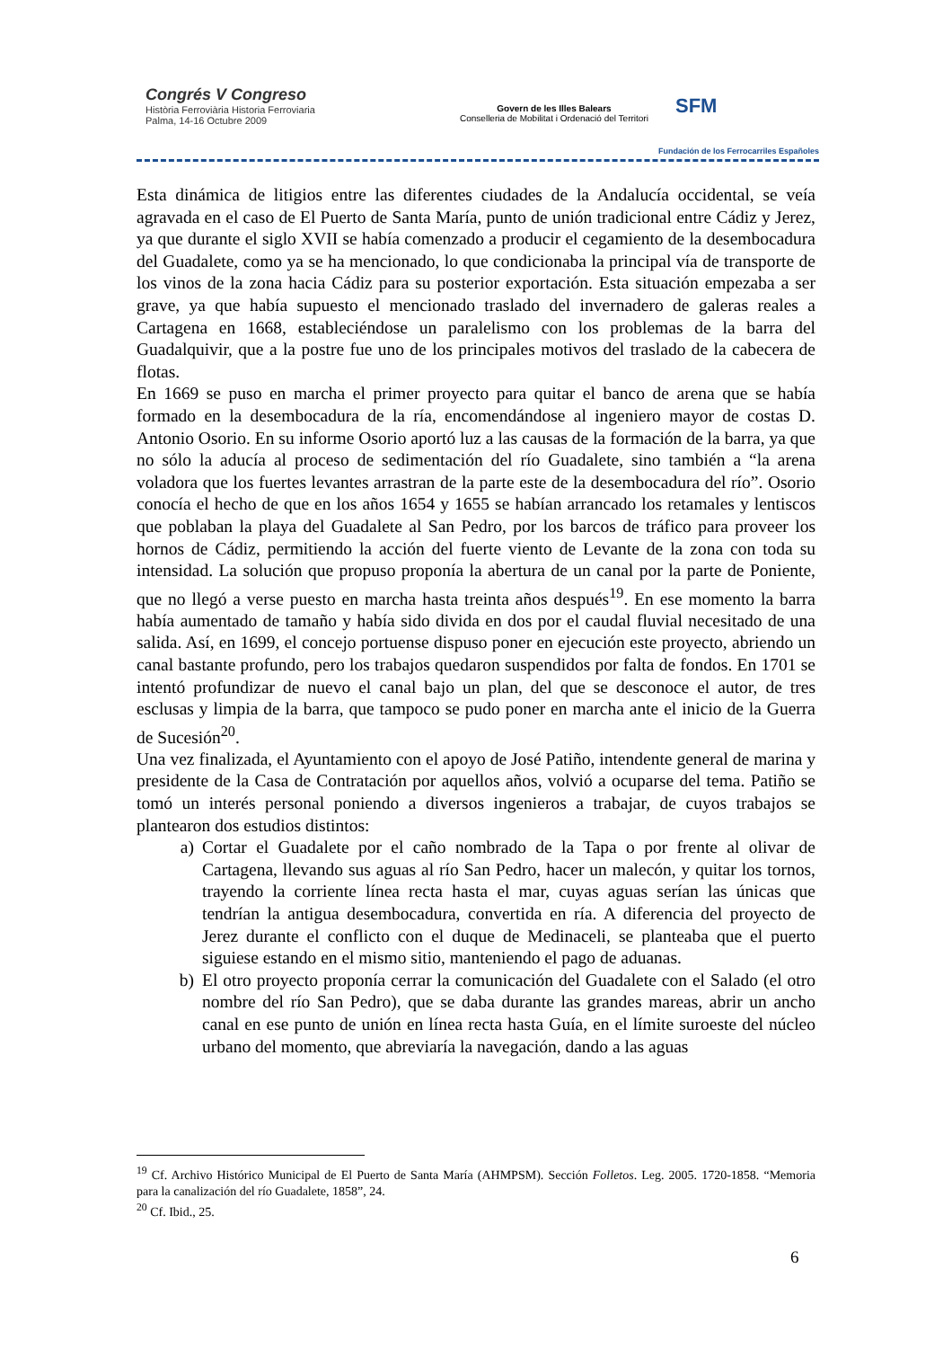Congrés V Congreso
Història Ferroviària Historia Ferroviaria
Palma, 14-16 Octubre 2009
Govern de les Illes Balears
Conselleria de Mobilitat i Ordenació del Territori
SFM
Fundación de los Ferrocarriles Españoles
Esta dinámica de litigios entre las diferentes ciudades de la Andalucía occidental, se veía agravada en el caso de El Puerto de Santa María, punto de unión tradicional entre Cádiz y Jerez, ya que durante el siglo XVII se había comenzado a producir el cegamiento de la desembocadura del Guadalete, como ya se ha mencionado, lo que condicionaba la principal vía de transporte de los vinos de la zona hacia Cádiz para su posterior exportación. Esta situación empezaba a ser grave, ya que había supuesto el mencionado traslado del invernadero de galeras reales a Cartagena en 1668, estableciéndose un paralelismo con los problemas de la barra del Guadalquivir, que a la postre fue uno de los principales motivos del traslado de la cabecera de flotas.
En 1669 se puso en marcha el primer proyecto para quitar el banco de arena que se había formado en la desembocadura de la ría, encomendándose al ingeniero mayor de costas D. Antonio Osorio. En su informe Osorio aportó luz a las causas de la formación de la barra, ya que no sólo la aducía al proceso de sedimentación del río Guadalete, sino también a “la arena voladora que los fuertes levantes arrastran de la parte este de la desembocadura del río”. Osorio conocía el hecho de que en los años 1654 y 1655 se habían arrancado los retamales y lentiscos que poblaban la playa del Guadalete al San Pedro, por los barcos de tráfico para proveer los hornos de Cádiz, permitiendo la acción del fuerte viento de Levante de la zona con toda su intensidad. La solución que propuso proponía la abertura de un canal por la parte de Poniente, que no llegó a verse puesto en marcha hasta treinta años después<sup>19</sup>. En ese momento la barra había aumentado de tamaño y había sido divida en dos por el caudal fluvial necesitado de una salida. Así, en 1699, el concejo portuense dispuso poner en ejecución este proyecto, abriendo un canal bastante profundo, pero los trabajos quedaron suspendidos por falta de fondos. En 1701 se intentó profundizar de nuevo el canal bajo un plan, del que se desconoce el autor, de tres esclusas y limpia de la barra, que tampoco se pudo poner en marcha ante el inicio de la Guerra de Sucesión<sup>20</sup>.
Una vez finalizada, el Ayuntamiento con el apoyo de José Patiño, intendente general de marina y presidente de la Casa de Contratación por aquellos años, volvió a ocuparse del tema. Patiño se tomó un interés personal poniendo a diversos ingenieros a trabajar, de cuyos trabajos se plantearon dos estudios distintos:
a) Cortar el Guadalete por el caño nombrado de la Tapa o por frente al olivar de Cartagena, llevando sus aguas al río San Pedro, hacer un malecón, y quitar los tornos, trayendo la corriente línea recta hasta el mar, cuyas aguas serían las únicas que tendrían la antigua desembocadura, convertida en ría. A diferencia del proyecto de Jerez durante el conflicto con el duque de Medinaceli, se planteaba que el puerto siguiese estando en el mismo sitio, manteniendo el pago de aduanas.
b) El otro proyecto proponía cerrar la comunicación del Guadalete con el Salado (el otro nombre del río San Pedro), que se daba durante las grandes mareas, abrir un ancho canal en ese punto de unión en línea recta hasta Guía, en el límite suroeste del núcleo urbano del momento, que abreviaría la navegación, dando a las aguas
<sup>19</sup> Cf. Archivo Histórico Municipal de El Puerto de Santa María (AHMPSM). Sección Folletos. Leg. 2005. 1720-1858. “Memoria para la canalización del río Guadalete, 1858”, 24.
<sup>20</sup> Cf. Ibid., 25.
6